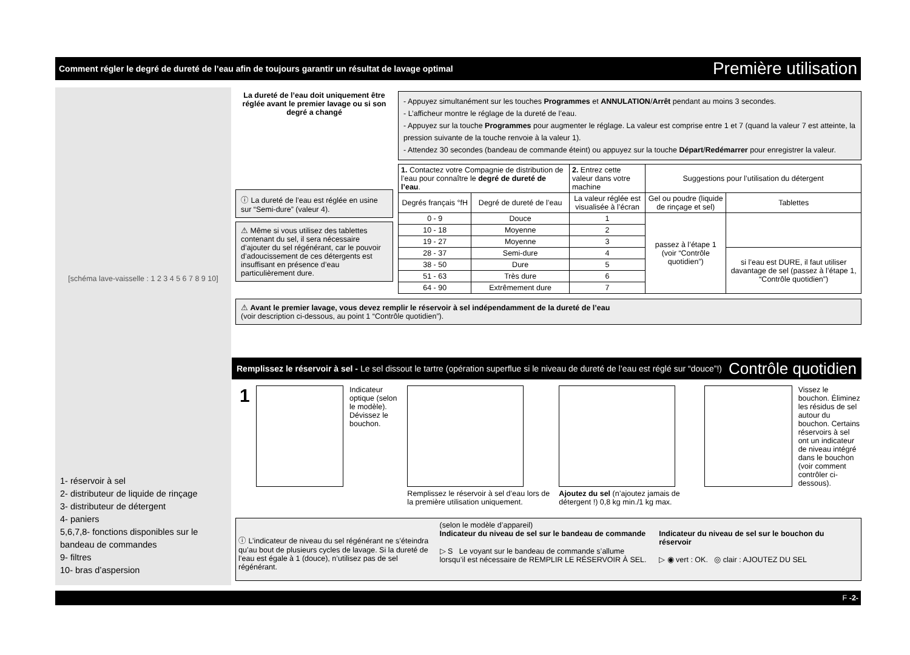Comment régler le degré de dureté de l’eau afin de toujours garantir un résultat de lavage optimal Première utilisation
[schéma lave-vaisselle : 1 2 3 4 5 6 7 8 9 10]
1- réservoir à sel
2- distributeur de liquide de rinçage
3- distributeur de détergent
4- paniers
5,6,7,8- fonctions disponibles sur le bandeau de commandes
9- filtres
10- bras d’aspersion
La dureté de l’eau doit uniquement être réglée avant le premier lavage ou si son degré a changé
ⓘ La dureté de l’eau est réglée en usine sur “Semi-dure” (valeur 4).
⚠ Même si vous utilisez des tablettes contenant du sel, il sera nécessaire d’ajouter du sel régénérant, car le pouvoir d’adoucissement de ces détergents est insuffisant en présence d’eau particulièrement dure.
- Appuyez simultanément sur les touches Programmes et ANNULATION/Arrêt pendant au moins 3 secondes.
- L’afficheur montre le réglage de la dureté de l’eau.
- Appuyez sur la touche Programmes pour augmenter le réglage. La valeur est comprise entre 1 et 7 (quand la valeur 7 est atteinte, la pression suivante de la touche renvoie à la valeur 1).
- Attendez 30 secondes (bandeau de commande éteint) ou appuyez sur la touche Départ/Redémarrer pour enregistrer la valeur.
| 1. Contactez votre Compagnie de distribution de l’eau pour connaître le degré de dureté de l’eau . | | 2. Entrez cette valeur dans votre machine | Suggestions pour l’utilisation du détergent | |
| --- | --- | --- | --- | --- |
| Degrés français °fH | Degré de dureté de l’eau | La valeur réglée est visualisée à l’écran | Gel ou poudre (liquide de rinçage et sel) | Tablettes |
| 0 - 9 | Douce | 1 | passez à l’étape 1 (voir “Contrôle quotidien”) | |
| 10 - 18 | Moyenne | 2 | | |
| 19 - 27 | Moyenne | 3 | | |
| 28 - 37 | Semi-dure | 4 | | si l’eau est DURE, il faut utiliser davantage de sel (passez à l’étape 1, “Contrôle quotidien”) |
| 38 - 50 | Dure | 5 | | |
| 51 - 63 | Très dure | 6 | | |
| 64 - 90 | Extrêmement dure | 7 | | |
⚠ Avant le premier lavage, vous devez remplir le réservoir à sel indépendamment de la dureté de l’eau
(voir description ci-dessous, au point 1 “Contrôle quotidien”).
Remplissez le réservoir à sel - Le sel dissout le tartre (opération superflue si le niveau de dureté de l’eau est réglé sur “douce”!)
Contrôle quotidien
1
Indicateur optique (selon le modèle). Dévissez le bouchon.
Remplissez le réservoir à sel d’eau lors de la première utilisation uniquement.
Ajoutez du sel (n’ajoutez jamais de détergent !) 0,8 kg min./1 kg max.
Vissez le bouchon. Éliminez les résidus de sel autour du bouchon. Certains réservoirs à sel ont un indicateur de niveau intégré dans le bouchon (voir comment contrôler ci-dessous).
ⓘ L’indicateur de niveau du sel régénérant ne s’éteindra qu’au bout de plusieurs cycles de lavage. Si la dureté de l’eau est égale à 1 (douce), n’utilisez pas de sel régénérant.
(selon le modèle d’appareil)
Indicateur du niveau de sel sur le bandeau de commande
▷ S Le voyant sur le bandeau de commande s’allume lorsqu’il est nécessaire de REMPLIR LE RÉSERVOIR À SEL.
Indicateur du niveau de sel sur le bouchon du réservoir
▷ ◉ vert : OK. ◎ clair : AJOUTEZ DU SEL
F -2-